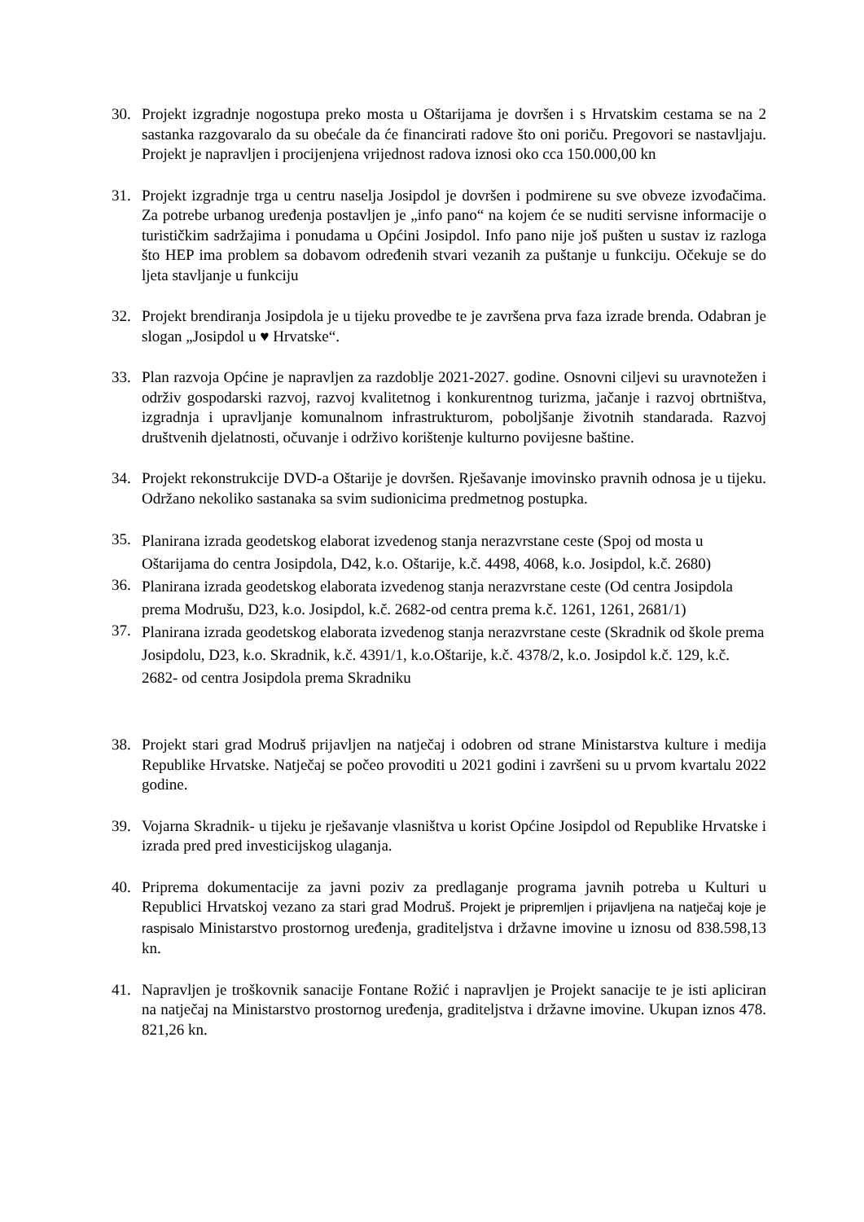30. Projekt izgradnje nogostupa preko mosta u Oštarijama je dovršen i s Hrvatskim cestama se na 2 sastanka razgovaralo da su obećale da će financirati radove što oni poriču. Pregovori se nastavljaju. Projekt je napravljen i procijenjena vrijednost radova iznosi oko cca 150.000,00 kn
31. Projekt izgradnje trga u centru naselja Josipdol je dovršen i podmirene su sve obveze izvođačima. Za potrebe urbanog uređenja postavljen je „info pano“ na kojem će se nuditi servisne informacije o turističkim sadržajima i ponudama u Općini Josipdol. Info pano nije još pušten u sustav iz razloga što HEP ima problem sa dobavom određenih stvari vezanih za puštanje u funkciju. Očekuje se do ljeta stavljanje u funkciju
32. Projekt brendiranja Josipdola je u tijeku provedbe te je završena prva faza izrade brenda. Odabran je slogan „Josipdol u ♥ Hrvatske“.
33. Plan razvoja Općine je napravljen za razdoblje 2021-2027. godine. Osnovni ciljevi su uravnotežen i održiv gospodarski razvoj, razvoj kvalitetnog i konkurentnog turizma, jačanje i razvoj obrtništva, izgradnja i upravljanje komunalnom infrastrukturom, poboljšanje životnih standarada. Razvoj društvenih djelatnosti, očuvanje i održivo korištenje kulturno povijesne baštine.
34. Projekt rekonstrukcije DVD-a Oštarije je dovršen. Rješavanje imovinsko pravnih odnosa je u tijeku. Održano nekoliko sastanaka sa svim sudionicima predmetnog postupka.
35.
Planirana izrada geodetskog elaborat izvedenog stanja nerazvrstane ceste (Spoj od mosta u Oštarijama do centra Josipdola, D42, k.o. Oštarije, k.č. 4498, 4068, k.o. Josipdol, k.č. 2680)
36.
Planirana izrada geodetskog elaborata izvedenog stanja nerazvrstane ceste (Od centra Josipdola prema Modrušu, D23, k.o. Josipdol, k.č. 2682-od centra prema k.č. 1261, 1261, 2681/1)
37.
Planirana izrada geodetskog elaborata izvedenog stanja nerazvrstane ceste (Skradnik od škole prema Josipdolu, D23, k.o. Skradnik, k.č. 4391/1, k.o.Oštarije, k.č. 4378/2, k.o. Josipdol k.č. 129, k.č. 2682- od centra Josipdola prema Skradniku
38. Projekt stari grad Modruš prijavljen na natječaj i odobren od strane Ministarstva kulture i medija Republike Hrvatske. Natječaj se počeo provoditi u 2021 godini i završeni su u prvom kvartalu 2022 godine.
39. Vojarna Skradnik- u tijeku je rješavanje vlasništva u korist Općine Josipdol od Republike Hrvatske i izrada pred pred investicijskog ulaganja.
40. Priprema dokumentacije za javni poziv za predlaganje programa javnih potreba u Kulturi u Republici Hrvatskoj vezano za stari grad Modruš. Projekt je pripremljen i prijavljena na natječaj koje je raspisalo Ministarstvo prostornog uređenja, graditeljstva i državne imovine u iznosu od 838.598,13 kn.
41. Napravljen je troškovnik sanacije Fontane Rožić i napravljen je Projekt sanacije te je isti apliciran na natječaj na Ministarstvo prostornog uređenja, graditeljstva i državne imovine. Ukupan iznos 478. 821,26 kn.